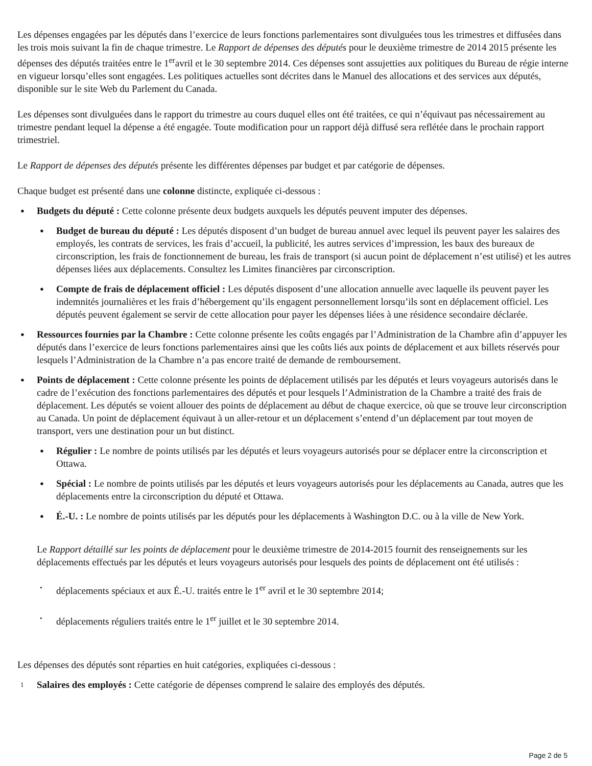Les dépenses engagées par les députés dans l’exercice de leurs fonctions parlementaires sont divulguées tous les trimestres et diffusées dans les trois mois suivant la fin de chaque trimestre. Le Rapport de dépenses des députés pour le deuxième trimestre de 2014 2015 présente les dépenses des députés traitées entre le 1<sup>er</sup>avril et le 30 septembre 2014. Ces dépenses sont assujetties aux politiques du Bureau de régie interne en vigueur lorsqu’elles sont engagées. Les politiques actuelles sont décrites dans le Manuel des allocations et des services aux députés, disponible sur le site Web du Parlement du Canada.
Les dépenses sont divulguées dans le rapport du trimestre au cours duquel elles ont été traitées, ce qui n’équivaut pas nécessairement au trimestre pendant lequel la dépense a été engagée. Toute modification pour un rapport déjà diffusé sera reflétée dans le prochain rapport trimestriel.
Le Rapport de dépenses des députés présente les différentes dépenses par budget et par catégorie de dépenses.
Chaque budget est présenté dans une colonne distincte, expliquée ci-dessous :
●
Budgets du député : Cette colonne présente deux budgets auxquels les députés peuvent imputer des dépenses.
●
Budget de bureau du député : Les députés disposent d’un budget de bureau annuel avec lequel ils peuvent payer les salaires des employés, les contrats de services, les frais d’accueil, la publicité, les autres services d’impression, les baux des bureaux de circonscription, les frais de fonctionnement de bureau, les frais de transport (si aucun point de déplacement n’est utilisé) et les autres dépenses liées aux déplacements. Consultez les Limites financières par circonscription.
●
Compte de frais de déplacement officiel : Les députés disposent d’une allocation annuelle avec laquelle ils peuvent payer les indemnités journalières et les frais d’hébergement qu’ils engagent personnellement lorsqu’ils sont en déplacement officiel. Les députés peuvent également se servir de cette allocation pour payer les dépenses liées à une résidence secondaire déclarée.
●
Ressources fournies par la Chambre : Cette colonne présente les coûts engagés par l’Administration de la Chambre afin d’appuyer les députés dans l’exercice de leurs fonctions parlementaires ainsi que les coûts liés aux points de déplacement et aux billets réservés pour lesquels l’Administration de la Chambre n’a pas encore traité de demande de remboursement.
●
Points de déplacement : Cette colonne présente les points de déplacement utilisés par les députés et leurs voyageurs autorisés dans le cadre de l’exécution des fonctions parlementaires des députés et pour lesquels l’Administration de la Chambre a traité des frais de déplacement. Les députés se voient allouer des points de déplacement au début de chaque exercice, où que se trouve leur circonscription au Canada. Un point de déplacement équivaut à un aller-retour et un déplacement s’entend d’un déplacement par tout moyen de transport, vers une destination pour un but distinct.
●
Régulier : Le nombre de points utilisés par les députés et leurs voyageurs autorisés pour se déplacer entre la circonscription et Ottawa.
●
Spécial : Le nombre de points utilisés par les députés et leurs voyageurs autorisés pour les déplacements au Canada, autres que les déplacements entre la circonscription du député et Ottawa.
●
É.-U. : Le nombre de points utilisés par les députés pour les déplacements à Washington D.C. ou à la ville de New York.
Le Rapport détaillé sur les points de déplacement pour le deuxième trimestre de 2014-2015 fournit des renseignements sur les déplacements effectués par les députés et leurs voyageurs autorisés pour lesquels des points de déplacement ont été utilisés :
•
déplacements spéciaux et aux É.-U. traités entre le 1<sup>er</sup> avril et le 30 septembre 2014;
•
déplacements réguliers traités entre le 1<sup>er</sup> juillet et le 30 septembre 2014.
Les dépenses des députés sont réparties en huit catégories, expliquées ci-dessous :
1
Salaires des employés : Cette catégorie de dépenses comprend le salaire des employés des députés.
Page 2 de 5